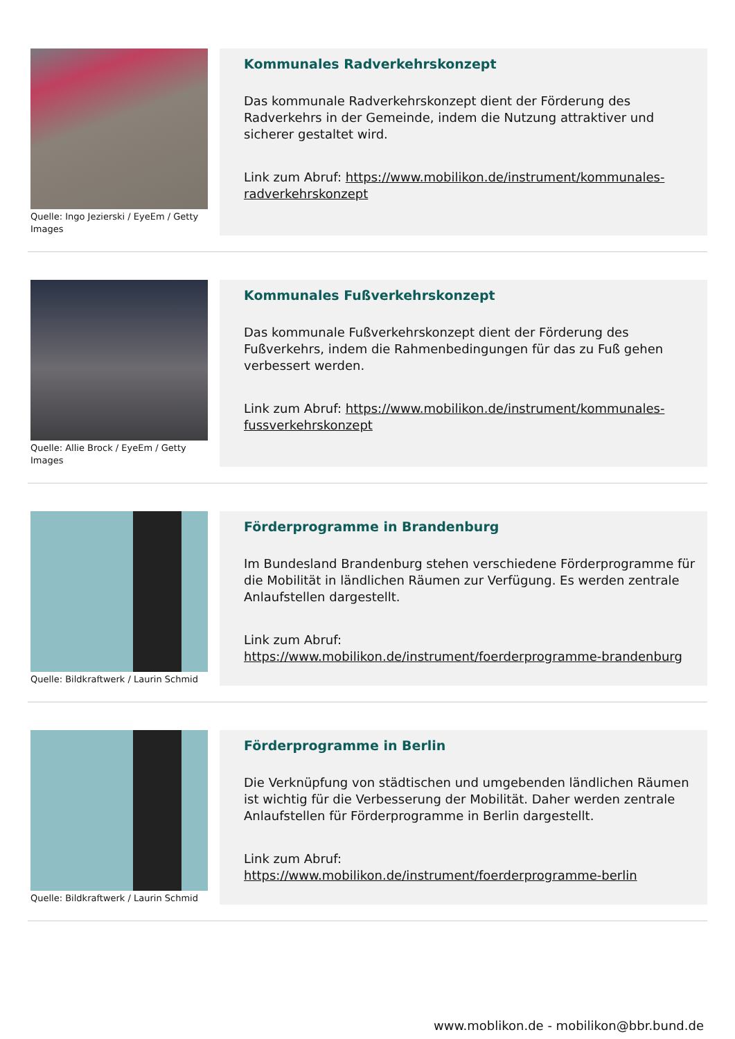Quelle: Ingo Jezierski / EyeEm / Getty Images
Kommunales Radverkehrskonzept
Das kommunale Radverkehrskonzept dient der Förderung des Radverkehrs in der Gemeinde, indem die Nutzung attraktiver und sicherer gestaltet wird.
Link zum Abruf: https://www.mobilikon.de/instrument/kommunales-radverkehrskonzept
Quelle: Allie Brock / EyeEm / Getty Images
Kommunales Fußverkehrskonzept
Das kommunale Fußverkehrskonzept dient der Förderung des Fußverkehrs, indem die Rahmenbedingungen für das zu Fuß gehen verbessert werden.
Link zum Abruf: https://www.mobilikon.de/instrument/kommunales-fussverkehrskonzept
Quelle: Bildkraftwerk / Laurin Schmid
Förderprogramme in Brandenburg
Im Bundesland Brandenburg stehen verschiedene Förderprogramme für die Mobilität in ländlichen Räumen zur Verfügung. Es werden zentrale Anlaufstellen dargestellt.
Link zum Abruf: https://www.mobilikon.de/instrument/foerderprogramme-brandenburg
Quelle: Bildkraftwerk / Laurin Schmid
Förderprogramme in Berlin
Die Verknüpfung von städtischen und umgebenden ländlichen Räumen ist wichtig für die Verbesserung der Mobilität. Daher werden zentrale Anlaufstellen für Förderprogramme in Berlin dargestellt.
Link zum Abruf: https://www.mobilikon.de/instrument/foerderprogramme-berlin
www.moblikon.de - mobilikon@bbr.bund.de